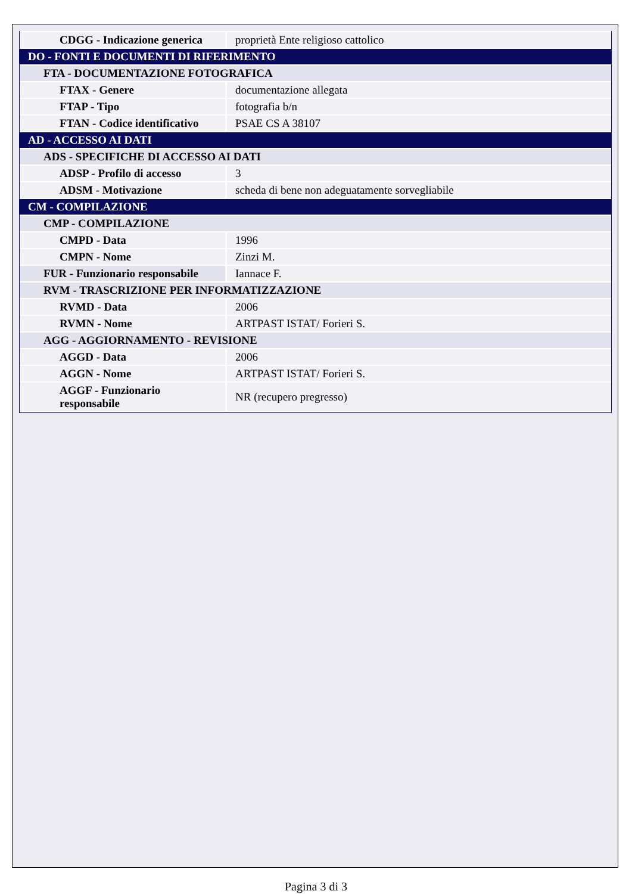| CDGG - Indicazione generica | proprietà Ente religioso cattolico |
| DO - FONTI E DOCUMENTI DI RIFERIMENTO | |
| FTA - DOCUMENTAZIONE FOTOGRAFICA | |
| FTAX - Genere | documentazione allegata |
| FTAP - Tipo | fotografia b/n |
| FTAN - Codice identificativo | PSAE CS A 38107 |
| AD - ACCESSO AI DATI | |
| ADS - SPECIFICHE DI ACCESSO AI DATI | |
| ADSP - Profilo di accesso | 3 |
| ADSM - Motivazione | scheda di bene non adeguatamente sorvegliabile |
| CM - COMPILAZIONE | |
| CMP - COMPILAZIONE | |
| CMPD - Data | 1996 |
| CMPN - Nome | Zinzi M. |
| FUR - Funzionario responsabile | Iannace F. |
| RVM - TRASCRIZIONE PER INFORMATIZZAZIONE | |
| RVMD - Data | 2006 |
| RVMN - Nome | ARTPAST ISTAT/ Forieri S. |
| AGG - AGGIORNAMENTO - REVISIONE | |
| AGGD - Data | 2006 |
| AGGN - Nome | ARTPAST ISTAT/ Forieri S. |
| AGGF - Funzionario responsabile | NR (recupero pregresso) |
Pagina 3 di 3